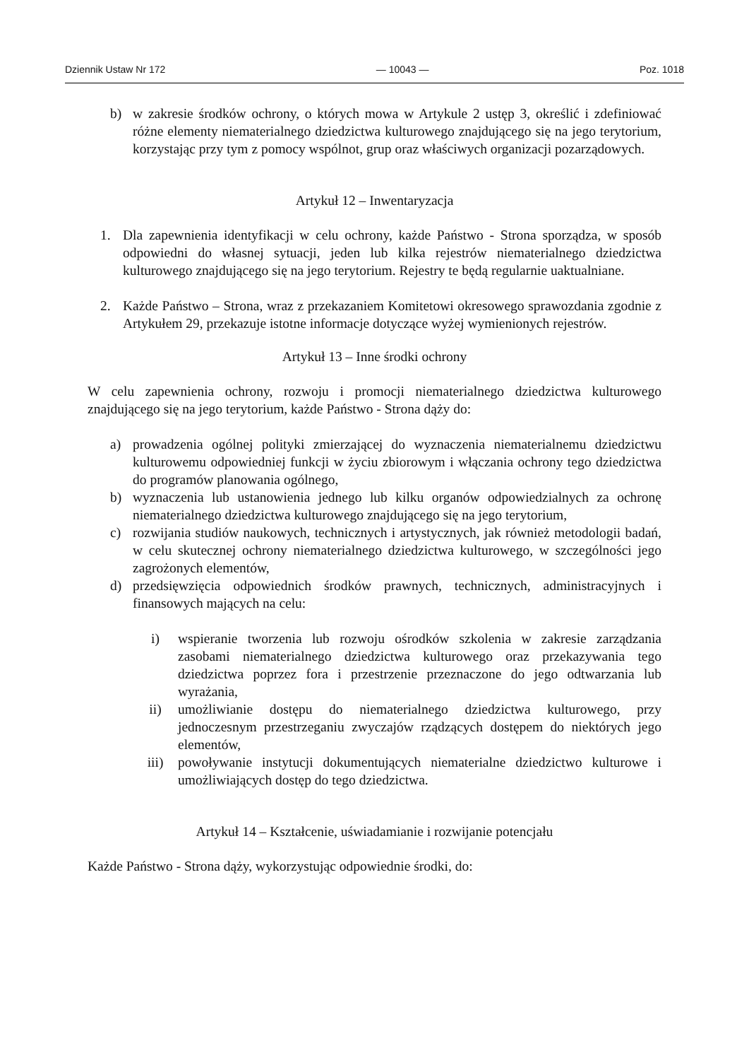Dziennik Ustaw Nr 172 — 10043 — Poz. 1018
b) w zakresie środków ochrony, o których mowa w Artykule 2 ustęp 3, określić i zdefiniować różne elementy niematerialnego dziedzictwa kulturowego znajdującego się na jego terytorium, korzystając przy tym z pomocy wspólnot, grup oraz właściwych organizacji pozarządowych.
Artykuł 12 – Inwentaryzacja
1. Dla zapewnienia identyfikacji w celu ochrony, każde Państwo - Strona sporządza, w sposób odpowiedni do własnej sytuacji, jeden lub kilka rejestrów niematerialnego dziedzictwa kulturowego znajdującego się na jego terytorium. Rejestry te będą regularnie uaktualniane.
2. Każde Państwo – Strona, wraz z przekazaniem Komitetowi okresowego sprawozdania zgodnie z Artykułem 29, przekazuje istotne informacje dotyczące wyżej wymienionych rejestrów.
Artykuł 13 – Inne środki ochrony
W celu zapewnienia ochrony, rozwoju i promocji niematerialnego dziedzictwa kulturowego znajdującego się na jego terytorium, każde Państwo - Strona dąży do:
a) prowadzenia ogólnej polityki zmierzającej do wyznaczenia niematerialnemu dziedzictwu kulturowemu odpowiedniej funkcji w życiu zbiorowym i włączania ochrony tego dziedzictwa do programów planowania ogólnego,
b) wyznaczenia lub ustanowienia jednego lub kilku organów odpowiedzialnych za ochronę niematerialnego dziedzictwa kulturowego znajdującego się na jego terytorium,
c) rozwijania studiów naukowych, technicznych i artystycznych, jak również metodologii badań, w celu skutecznej ochrony niematerialnego dziedzictwa kulturowego, w szczególności jego zagrożonych elementów,
d) przedsięwzięcia odpowiednich środków prawnych, technicznych, administracyjnych i finansowych mających na celu:
i) wspieranie tworzenia lub rozwoju ośrodków szkolenia w zakresie zarządzania zasobami niematerialnego dziedzictwa kulturowego oraz przekazywania tego dziedzictwa poprzez fora i przestrzenie przeznaczone do jego odtwarzania lub wyrażania,
ii) umożliwianie dostępu do niematerialnego dziedzictwa kulturowego, przy jednoczesnym przestrzeganiu zwyczajów rządzących dostępem do niektórych jego elementów,
iii) powoływanie instytucji dokumentujących niematerialne dziedzictwo kulturowe i umożliwiających dostęp do tego dziedzictwa.
Artykuł 14 – Kształcenie, uświadamianie i rozwijanie potencjału
Każde Państwo - Strona dąży, wykorzystując odpowiednie środki, do: